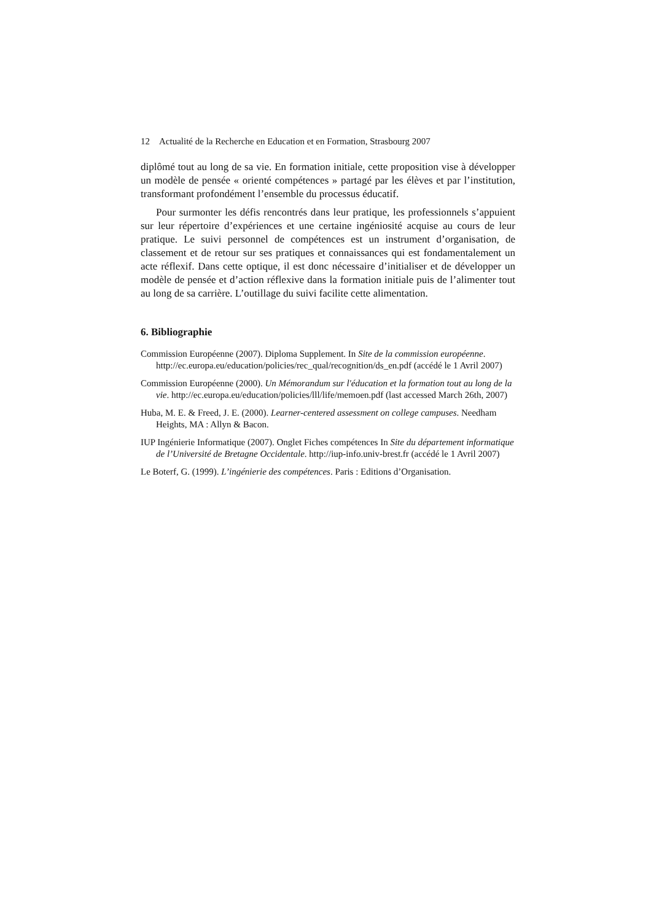12 Actualité de la Recherche en Education et en Formation, Strasbourg 2007
diplômé tout au long de sa vie. En formation initiale, cette proposition vise à développer un modèle de pensée « orienté compétences » partagé par les élèves et par l’institution, transformant profondément l’ensemble du processus éducatif.
Pour surmonter les défis rencontrés dans leur pratique, les professionnels s’appuient sur leur répertoire d’expériences et une certaine ingéniosité acquise au cours de leur pratique. Le suivi personnel de compétences est un instrument d’organisation, de classement et de retour sur ses pratiques et connaissances qui est fondamentalement un acte réflexif. Dans cette optique, il est donc nécessaire d’initialiser et de développer un modèle de pensée et d’action réflexive dans la formation initiale puis de l’alimenter tout au long de sa carrière. L’outillage du suivi facilite cette alimentation.
6. Bibliographie
Commission Européenne (2007). Diploma Supplement. In Site de la commission européenne. http://ec.europa.eu/education/policies/rec_qual/recognition/ds_en.pdf (accédé le 1 Avril 2007)
Commission Européenne (2000). Un Mémorandum sur l'éducation et la formation tout au long de la vie. http://ec.europa.eu/education/policies/lll/life/memoen.pdf (last accessed March 26th, 2007)
Huba, M. E. & Freed, J. E. (2000). Learner-centered assessment on college campuses. Needham Heights, MA : Allyn & Bacon.
IUP Ingénierie Informatique (2007). Onglet Fiches compétences In Site du département informatique de l’Université de Bretagne Occidentale. http://iup-info.univ-brest.fr (accédé le 1 Avril 2007)
Le Boterf, G. (1999). L’ingénierie des compétences. Paris : Editions d’Organisation.